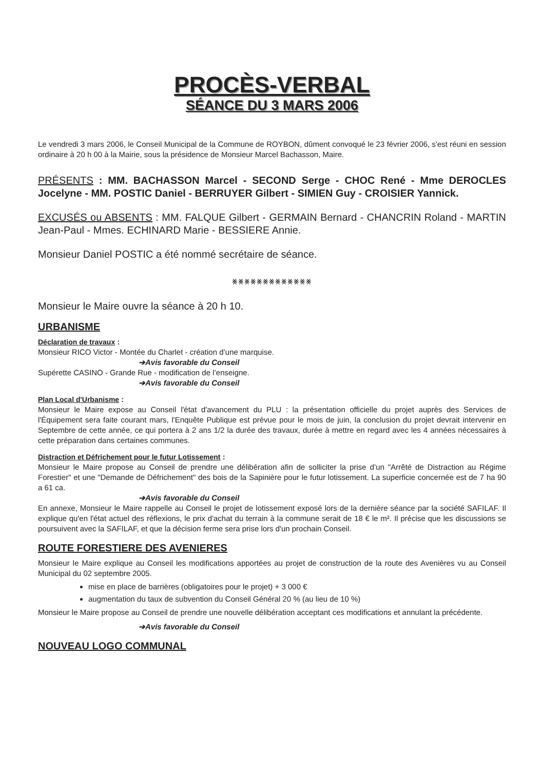PROCÈS-VERBAL
SÉANCE DU 3 MARS 2006
Le vendredi 3 mars 2006, le Conseil Municipal de la Commune de ROYBON, dûment convoqué le 23 février 2006, s'est réuni en session ordinaire à 20 h 00 à la Mairie, sous la présidence de Monsieur Marcel Bachasson, Maire.
PRÉSENTS : MM. BACHASSON Marcel - SECOND Serge - CHOC René - Mme DEROCLES Jocelyne - MM. POSTIC Daniel - BERRUYER Gilbert - SIMIEN Guy - CROISIER Yannick.
EXCUSÉS ou ABSENTS : MM. FALQUE Gilbert - GERMAIN Bernard - CHANCRIN Roland - MARTIN Jean-Paul - Mmes. ECHINARD Marie - BESSIERE Annie.
Monsieur Daniel POSTIC a été nommé secrétaire de séance.
⨳⨳⨳⨳⨳⨳⨳⨳⨳⨳⨳⨳⨳
Monsieur le Maire ouvre la séance à 20 h 10.
URBANISME
Déclaration de travaux :
Monsieur RICO Victor - Montée du Charlet - création d’une marquise.
➔Avis favorable du Conseil
Supérette CASINO - Grande Rue - modification de l’enseigne.
➔Avis favorable du Conseil
Plan Local d'Urbanisme :
Monsieur le Maire expose au Conseil l'état d'avancement du PLU : la présentation officielle du projet auprès des Services de l'Équipement sera faite courant mars, l'Enquête Publique est prévue pour le mois de juin, la conclusion du projet devrait intervenir en Septembre de cette année, ce qui portera à 2 ans 1/2 la durée des travaux, durée à mettre en regard avec les 4 années nécessaires à cette préparation dans certaines communes.
Distraction et Défrichement pour le futur Lotissement :
Monsieur le Maire propose au Conseil de prendre une délibération afin de solliciter la prise d’un "Arrêté de Distraction au Régime Forestier" et une "Demande de Défrichement" des bois de la Sapinière pour le futur lotissement. La superficie concernée est de 7 ha 90 a 61 ca.
➔Avis favorable du Conseil
En annexe, Monsieur le Maire rappelle au Conseil le projet de lotissement exposé lors de la dernière séance par la société SAFILAF. Il explique qu'en l'état actuel des réflexions, le prix d'achat du terrain à la commune serait de 18 € le m². Il précise que les discussions se poursuivent avec la SAFILAF, et que la décision ferme sera prise lors d'un prochain Conseil.
ROUTE FORESTIERE DES AVENIERES
Monsieur le Maire explique au Conseil les modifications apportées au projet de construction de la route des Avenières vu au Conseil Municipal du 02 septembre 2005.
mise en place de barrières (obligatoires pour le projet) + 3 000 €
augmentation du taux de subvention du Conseil Général 20 % (au lieu de 10 %)
Monsieur le Maire propose au Conseil de prendre une nouvelle délibération acceptant ces modifications et annulant la précédente.
➔Avis favorable du Conseil
NOUVEAU LOGO COMMUNAL